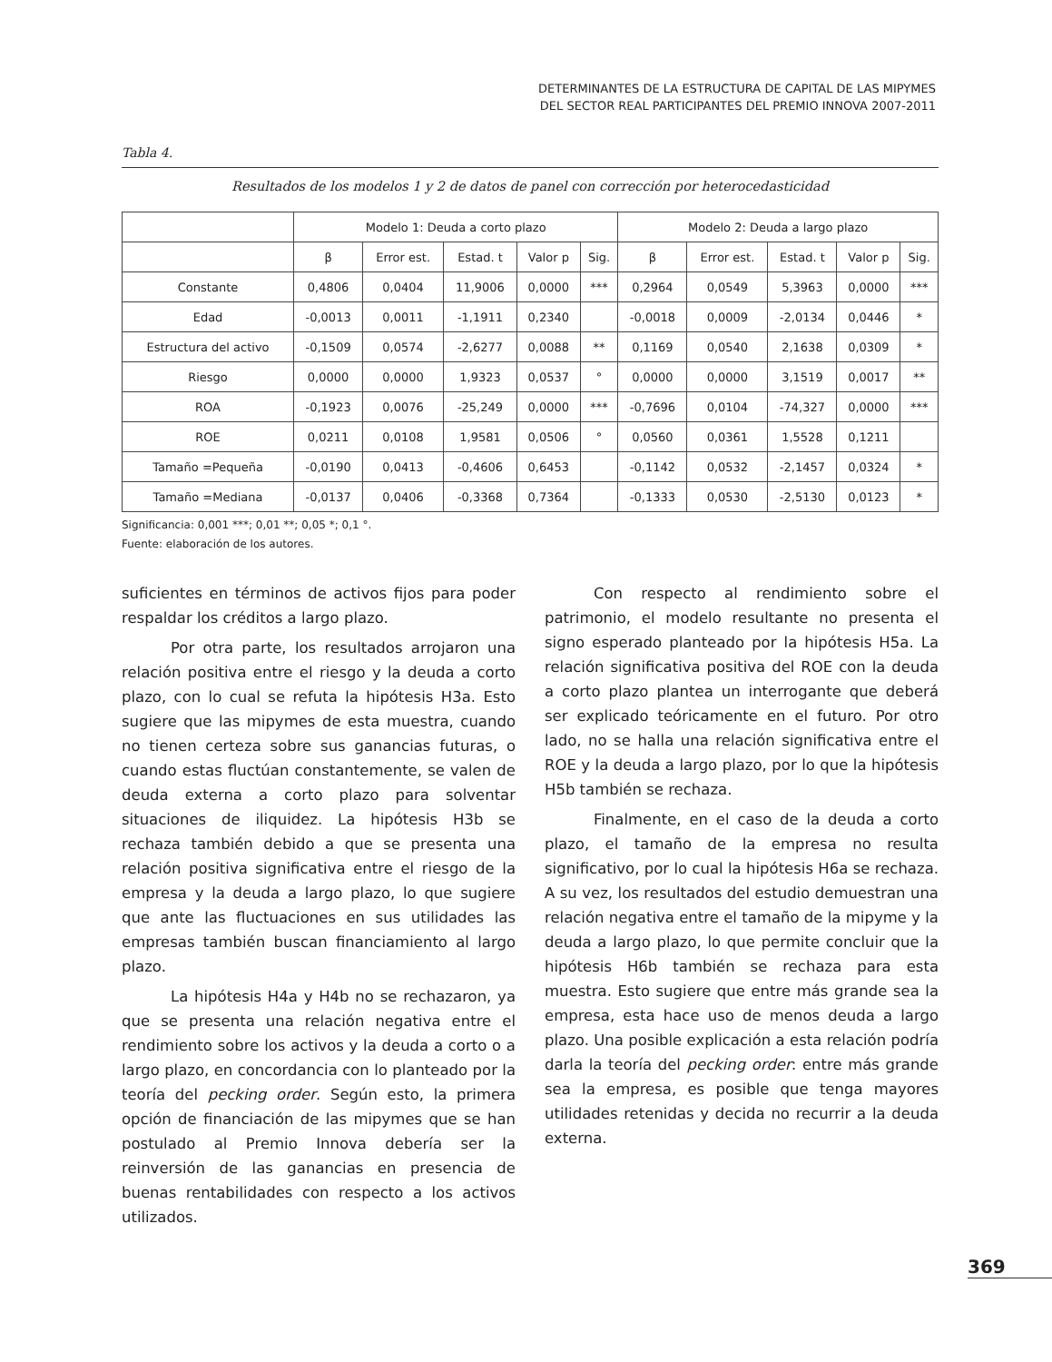DETERMINANTES DE LA ESTRUCTURA DE CAPITAL DE LAS MIPYMES
DEL SECTOR REAL PARTICIPANTES DEL PREMIO INNOVA 2007-2011
Tabla 4.
Resultados de los modelos 1 y 2 de datos de panel con corrección por heterocedasticidad
| | Modelo 1: Deuda a corto plazo | | | | | Modelo 2: Deuda a largo plazo | | | | |
| --- | --- | --- | --- | --- | --- | --- | --- | --- | --- | --- |
| | β | Error est. | Estad. t | Valor p | Sig. | β | Error est. | Estad. t | Valor p | Sig. |
| Constante | 0,4806 | 0,0404 | 11,9006 | 0,0000 | *** | 0,2964 | 0,0549 | 5,3963 | 0,0000 | *** |
| Edad | -0,0013 | 0,0011 | -1,1911 | 0,2340 | | -0,0018 | 0,0009 | -2,0134 | 0,0446 | * |
| Estructura del activo | -0,1509 | 0,0574 | -2,6277 | 0,0088 | ** | 0,1169 | 0,0540 | 2,1638 | 0,0309 | * |
| Riesgo | 0,0000 | 0,0000 | 1,9323 | 0,0537 | ° | 0,0000 | 0,0000 | 3,1519 | 0,0017 | ** |
| ROA | -0,1923 | 0,0076 | -25,249 | 0,0000 | *** | -0,7696 | 0,0104 | -74,327 | 0,0000 | *** |
| ROE | 0,0211 | 0,0108 | 1,9581 | 0,0506 | ° | 0,0560 | 0,0361 | 1,5528 | 0,1211 | |
| Tamaño =Pequeña | -0,0190 | 0,0413 | -0,4606 | 0,6453 | | -0,1142 | 0,0532 | -2,1457 | 0,0324 | * |
| Tamaño =Mediana | -0,0137 | 0,0406 | -0,3368 | 0,7364 | | -0,1333 | 0,0530 | -2,5130 | 0,0123 | * |
Significancia: 0,001 ***; 0,01 **; 0,05 *; 0,1 °.
Fuente: elaboración de los autores.
suficientes en términos de activos fijos para poder respaldar los créditos a largo plazo.
Por otra parte, los resultados arrojaron una relación positiva entre el riesgo y la deuda a corto plazo, con lo cual se refuta la hipótesis H3a. Esto sugiere que las mipymes de esta muestra, cuando no tienen certeza sobre sus ganancias futuras, o cuando estas fluctúan constantemente, se valen de deuda externa a corto plazo para solventar situaciones de iliquidez. La hipótesis H3b se rechaza también debido a que se presenta una relación positiva significativa entre el riesgo de la empresa y la deuda a largo plazo, lo que sugiere que ante las fluctuaciones en sus utilidades las empresas también buscan financiamiento al largo plazo.
La hipótesis H4a y H4b no se rechazaron, ya que se presenta una relación negativa entre el rendimiento sobre los activos y la deuda a corto o a largo plazo, en concordancia con lo planteado por la teoría del pecking order. Según esto, la primera opción de financiación de las mipymes que se han postulado al Premio Innova debería ser la reinversión de las ganancias en presencia de buenas rentabilidades con respecto a los activos utilizados.
Con respecto al rendimiento sobre el patrimonio, el modelo resultante no presenta el signo esperado planteado por la hipótesis H5a. La relación significativa positiva del ROE con la deuda a corto plazo plantea un interrogante que deberá ser explicado teóricamente en el futuro. Por otro lado, no se halla una relación significativa entre el ROE y la deuda a largo plazo, por lo que la hipótesis H5b también se rechaza.
Finalmente, en el caso de la deuda a corto plazo, el tamaño de la empresa no resulta significativo, por lo cual la hipótesis H6a se rechaza. A su vez, los resultados del estudio demuestran una relación negativa entre el tamaño de la mipyme y la deuda a largo plazo, lo que permite concluir que la hipótesis H6b también se rechaza para esta muestra. Esto sugiere que entre más grande sea la empresa, esta hace uso de menos deuda a largo plazo. Una posible explicación a esta relación podría darla la teoría del pecking order: entre más grande sea la empresa, es posible que tenga mayores utilidades retenidas y decida no recurrir a la deuda externa.
369